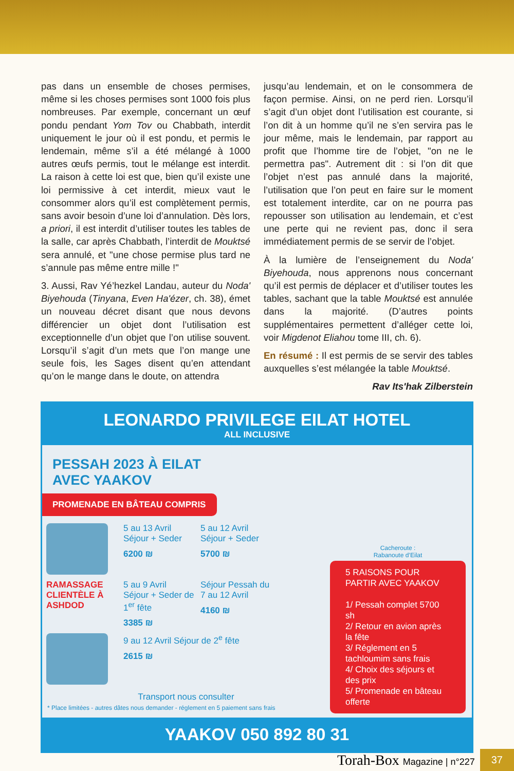pas dans un ensemble de choses permises, même si les choses permises sont 1000 fois plus nombreuses. Par exemple, concernant un œuf pondu pendant Yom Tov ou Chabbath, interdit uniquement le jour où il est pondu, et permis le lendemain, même s’il a été mélangé à 1000 autres œufs permis, tout le mélange est interdit. La raison à cette loi est que, bien qu’il existe une loi permissive à cet interdit, mieux vaut le consommer alors qu’il est complètement permis, sans avoir besoin d’une loi d’annulation. Dès lors, a priori, il est interdit d’utiliser toutes les tables de la salle, car après Chabbath, l’interdit de Mouktsé sera annulé, et "une chose permise plus tard ne s’annule pas même entre mille !"
3. Aussi, Rav Yé’hezkel Landau, auteur du Noda' Biyehouda (Tinyana, Even Ha'ézer, ch. 38), émet un nouveau décret disant que nous devons différencier un objet dont l’utilisation est exceptionnelle d’un objet que l’on utilise souvent. Lorsqu’il s’agit d’un mets que l’on mange une seule fois, les Sages disent qu’en attendant qu’on le mange dans le doute, on attendra
jusqu’au lendemain, et on le consommera de façon permise. Ainsi, on ne perd rien. Lorsqu’il s’agit d’un objet dont l’utilisation est courante, si l’on dit à un homme qu’il ne s’en servira pas le jour même, mais le lendemain, par rapport au profit que l’homme tire de l’objet, "on ne le permettra pas". Autrement dit : si l’on dit que l’objet n’est pas annulé dans la majorité, l’utilisation que l’on peut en faire sur le moment est totalement interdite, car on ne pourra pas repousser son utilisation au lendemain, et c’est une perte qui ne revient pas, donc il sera immédiatement permis de se servir de l’objet.
À la lumière de l’enseignement du Noda' Biyehouda, nous apprenons nous concernant qu’il est permis de déplacer et d’utiliser toutes les tables, sachant que la table Mouktsé est annulée dans la majorité. (D’autres points supplémentaires permettent d’alléger cette loi, voir Migdenot Eliahou tome III, ch. 6).
En résumé : Il est permis de se servir des tables auxquelles s’est mélangée la table Mouktsé.
Rav Its'hak Zilberstein
LEONARDO PRIVILEGE EILAT HOTEL
ALL INCLUSIVE
PESSAH 2023 À EILAT
AVEC YAAKOV
PROMENADE EN BÂTEAU COMPRIS
5 au 13 Avril
Séjour + Seder
6200 ₪
5 au 12 Avril
Séjour + Seder
5700 ₪
RAMASSAGE CLIENTÈLE À ASHDOD
5 au 9 Avril
Séjour + Seder de 1<sup>er</sup> fête
3385 ₪
Séjour Pessah du 7 au 12 Avril
4160 ₪
9 au 12 Avril Séjour de 2<sup>e</sup> fête
2615 ₪
Transport nous consulter
* Place limitées - autres dâtes nous demander - réglement en 5 paiement sans frais
Cacheroute :
Rabanoute d’Eilat
5 RAISONS POUR PARTIR AVEC YAAKOV
1/ Pessah complet 5700 sh
2/ Retour en avion après la fête
3/ Réglement en 5 tachloumim sans frais
4/ Choix des séjours et des prix
5/ Promenade en bâteau offerte
YAAKOV 050 892 80 31
Torah-Box Magazine | n°227
37